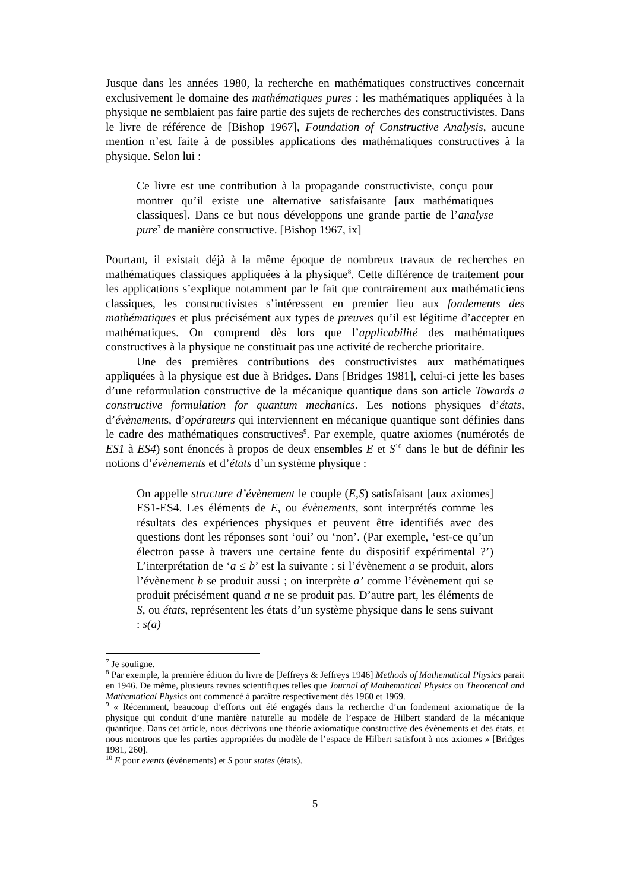Jusque dans les années 1980, la recherche en mathématiques constructives concernait exclusivement le domaine des mathématiques pures : les mathématiques appliquées à la physique ne semblaient pas faire partie des sujets de recherches des constructivistes. Dans le livre de référence de [Bishop 1967], Foundation of Constructive Analysis, aucune mention n’est faite à de possibles applications des mathématiques constructives à la physique. Selon lui :
Ce livre est une contribution à la propagande constructiviste, conçu pour montrer qu’il existe une alternative satisfaisante [aux mathématiques classiques]. Dans ce but nous développons une grande partie de l’analyse pure<sup>7</sup> de manière constructive. [Bishop 1967, ix]
Pourtant, il existait déjà à la même époque de nombreux travaux de recherches en mathématiques classiques appliquées à la physique<sup>8</sup>. Cette différence de traitement pour les applications s’explique notamment par le fait que contrairement aux mathématiciens classiques, les constructivistes s’intéressent en premier lieu aux fondements des mathématiques et plus précisément aux types de preuves qu’il est légitime d’accepter en mathématiques. On comprend dès lors que l’applicabilité des mathématiques constructives à la physique ne constituait pas une activité de recherche prioritaire.
Une des premières contributions des constructivistes aux mathématiques appliquées à la physique est due à Bridges. Dans [Bridges 1981], celui-ci jette les bases d’une reformulation constructive de la mécanique quantique dans son article Towards a constructive formulation for quantum mechanics. Les notions physiques d’états, d’évènements, d’opérateurs qui interviennent en mécanique quantique sont définies dans le cadre des mathématiques constructives<sup>9</sup>. Par exemple, quatre axiomes (numérotés de ES1 à ES4) sont énoncés à propos de deux ensembles E et S<sup>10</sup> dans le but de définir les notions d’évènements et d’états d’un système physique :
On appelle structure d’évènement le couple (E,S) satisfaisant [aux axiomes] ES1-ES4. Les éléments de E, ou évènements, sont interprétés comme les résultats des expériences physiques et peuvent être identifiés avec des questions dont les réponses sont ‘oui’ ou ‘non’. (Par exemple, ‘est-ce qu’un électron passe à travers une certaine fente du dispositif expérimental ?’) L’interprétation de ‘a ≤ b’ est la suivante : si l’évènement a se produit, alors l’évènement b se produit aussi ; on interprète a’ comme l’évènement qui se produit précisément quand a ne se produit pas. D’autre part, les éléments de S, ou états, représentent les états d’un système physique dans le sens suivant : s(a)
<sup>7</sup> Je souligne.
<sup>8</sup> Par exemple, la première édition du livre de [Jeffreys & Jeffreys 1946] Methods of Mathematical Physics parait en 1946. De même, plusieurs revues scientifiques telles que Journal of Mathematical Physics ou Theoretical and Mathematical Physics ont commencé à paraître respectivement dès 1960 et 1969.
<sup>9</sup> « Récemment, beaucoup d’efforts ont été engagés dans la recherche d’un fondement axiomatique de la physique qui conduit d’une manière naturelle au modèle de l’espace de Hilbert standard de la mécanique quantique. Dans cet article, nous décrivons une théorie axiomatique constructive des évènements et des états, et nous montrons que les parties appropriées du modèle de l’espace de Hilbert satisfont à nos axiomes » [Bridges 1981, 260].
<sup>10</sup> E pour events (évènements) et S pour states (états).
5